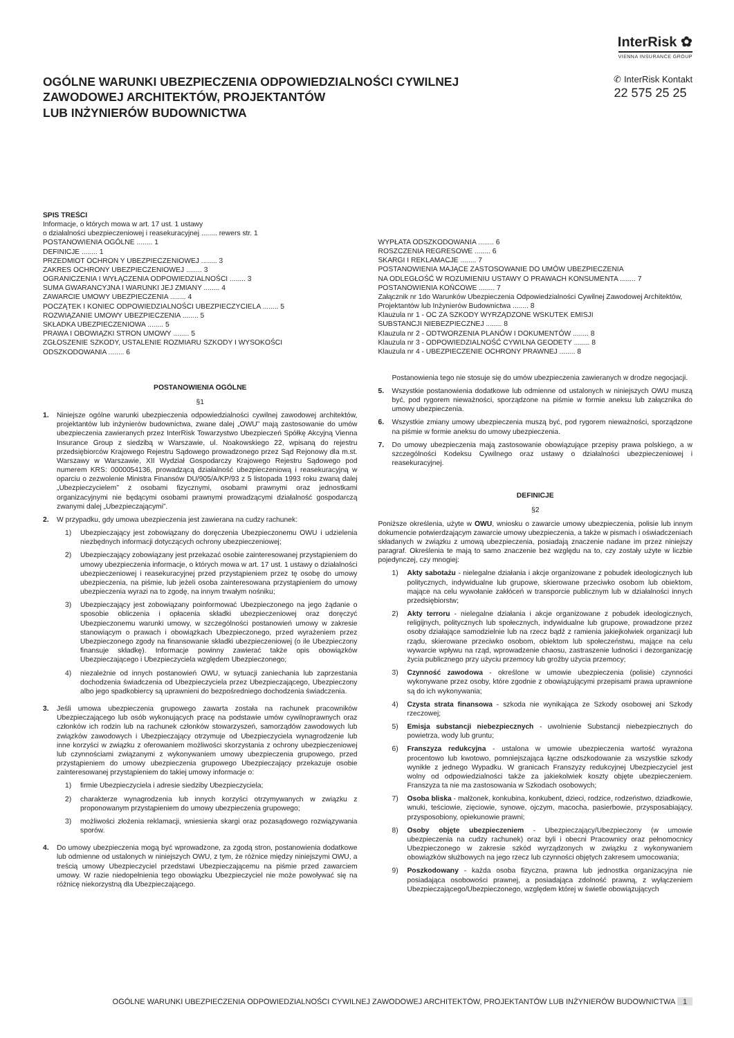InterRisk ✿
VIENNA INSURANCE GROUP
OGÓLNE WARUNKI UBEZPIECZENIA ODPOWIEDZIALNOŚCI CYWILNEJ
ZAWODOWEJ ARCHITEKTÓW, PROJEKTANTÓW
LUB INŻYNIERÓW BUDOWNICTWA
✆ InterRisk Kontakt
22 575 25 25
SPIS TREŚCI
Informacje, o których mowa w art. 17 ust. 1 ustawy
o działalności ubezpieczeniowej i reasekuracyjnej ........ rewers str. 1
POSTANOWIENIA OGÓLNE ........ 1
DEFINICJE ........ 1
PRZEDMIOT OCHRON Y UBEZPIECZENIOWEJ ........ 3
ZAKRES OCHRONY UBEZPIECZENIOWEJ ........ 3
OGRANICZENIA I WYŁĄCZENIA ODPOWIEDZIALNOŚCI ........ 3
SUMA GWARANCYJNA I WARUNKI JEJ ZMIANY ........ 4
ZAWARCIE UMOWY UBEZPIECZENIA ........ 4
POCZĄTEK I KONIEC ODPOWIEDZIALNOŚCI UBEZPIECZYCIELA ........ 5
ROZWIĄZANIE UMOWY UBEZPIECZENIA ........ 5
SKŁADKA UBEZPIECZENIOWA ........ 5
PRAWA I OBOWIĄZKI STRON UMOWY ........ 5
ZGŁOSZENIE SZKODY, USTALENIE ROZMIARU SZKODY I WYSOKOŚCI
ODSZKODOWANIA ........ 6
WYPŁATA ODSZKODOWANIA ........ 6
ROSZCZENIA REGRESOWE ........ 6
SKARGI I REKLAMACJE ........ 7
POSTANOWIENIA MAJĄCE ZASTOSOWANIE DO UMÓW UBEZPIECZENIA
NA ODLEGŁOŚĆ W ROZUMIENIU USTAWY O PRAWACH KONSUMENTA ........ 7
POSTANOWIENIA KOŃCOWE ........ 7
Załącznik nr 1do Warunków Ubezpieczenia Odpowiedzialności Cywilnej Zawodowej Architektów, Projektantów lub Inżynierów Budownictwa ........ 8
Klauzula nr 1 - OC ZA SZKODY WYRZĄDZONE WSKUTEK EMISJI
SUBSTANCJI NIEBEZPIECZNEJ ........ 8
Klauzula nr 2 - ODTWORZENIA PLANÓW I DOKUMENTÓW ........ 8
Klauzula nr 3 - ODPOWIEDZIALNOŚĆ CYWILNA GEODETY ........ 8
Klauzula nr 4 - UBEZPIECZENIE OCHRONY PRAWNEJ ........ 8
POSTANOWIENIA OGÓLNE
§1
1. Niniejsze ogólne warunki ubezpieczenia odpowiedzialności cywilnej zawodowej architektów, projektantów lub inżynierów budownictwa, zwane dalej „OWU” mają zastosowanie do umów ubezpieczenia zawieranych przez InterRisk Towarzystwo Ubezpieczeń Spółkę Akcyjną Vienna Insurance Group z siedzibą w Warszawie, ul. Noakowskiego 22, wpisaną do rejestru przedsiębiorców Krajowego Rejestru Sądowego prowadzonego przez Sąd Rejonowy dla m.st. Warszawy w Warszawie, XII Wydział Gospodarczy Krajowego Rejestru Sądowego pod numerem KRS: 0000054136, prowadzącą działalność ubezpieczeniową i reasekuracyjną w oparciu o zezwolenie Ministra Finansów DU/905/A/KP/93 z 5 listopada 1993 roku zwaną dalej „Ubezpieczycielem” z osobami fizycznymi, osobami prawnymi oraz jednostkami organizacyjnymi nie będącymi osobami prawnymi prowadzącymi działalność gospodarczą zwanymi dalej „Ubezpieczającymi”.
2. W przypadku, gdy umowa ubezpieczenia jest zawierana na cudzy rachunek:
1) Ubezpieczający jest zobowiązany do doręczenia Ubezpieczonemu OWU i udzielenia niezbędnych informacji dotyczących ochrony ubezpieczeniowej;
2) Ubezpieczający zobowiązany jest przekazać osobie zainteresowanej przystąpieniem do umowy ubezpieczenia informacje, o których mowa w art. 17 ust. 1 ustawy o działalności ubezpieczeniowej i reasekuracyjnej przed przystąpieniem przez tę osobę do umowy ubezpieczenia, na piśmie, lub jeżeli osoba zainteresowana przystąpieniem do umowy ubezpieczenia wyrazi na to zgodę, na innym trwałym nośniku;
3) Ubezpieczający jest zobowiązany poinformować Ubezpieczonego na jego żądanie o sposobie obliczenia i opłacenia składki ubezpieczeniowej oraz doręczyć Ubezpieczonemu warunki umowy, w szczególności postanowień umowy w zakresie stanowiącym o prawach i obowiązkach Ubezpieczonego, przed wyrażeniem przez Ubezpieczonego zgody na finansowanie składki ubezpieczeniowej (o ile Ubezpieczony finansuje składkę). Informacje powinny zawierać także opis obowiązków Ubezpieczającego i Ubezpieczyciela względem Ubezpieczonego;
4) niezależnie od innych postanowień OWU, w sytuacji zaniechania lub zaprzestania dochodzenia świadczenia od Ubezpieczyciela przez Ubezpieczającego, Ubezpieczony albo jego spadkobiercy są uprawnieni do bezpośredniego dochodzenia świadczenia.
3. Jeśli umowa ubezpieczenia grupowego zawarta została na rachunek pracowników Ubezpieczającego lub osób wykonujących pracę na podstawie umów cywilnoprawnych oraz członków ich rodzin lub na rachunek członków stowarzyszeń, samorządów zawodowych lub związków zawodowych i Ubezpieczający otrzymuje od Ubezpieczyciela wynagrodzenie lub inne korzyści w związku z oferowaniem możliwości skorzystania z ochrony ubezpieczeniowej lub czynnościami związanymi z wykonywaniem umowy ubezpieczenia grupowego, przed przystąpieniem do umowy ubezpieczenia grupowego Ubezpieczający przekazuje osobie zainteresowanej przystąpieniem do takiej umowy informacje o:
1) firmie Ubezpieczyciela i adresie siedziby Ubezpieczyciela;
2) charakterze wynagrodzenia lub innych korzyści otrzymywanych w związku z proponowanym przystąpieniem do umowy ubezpieczenia grupowego;
3) możliwości złożenia reklamacji, wniesienia skargi oraz pozasądowego rozwiązywania sporów.
4. Do umowy ubezpieczenia mogą być wprowadzone, za zgodą stron, postanowienia dodatkowe lub odmienne od ustalonych w niniejszych OWU, z tym, że różnice między niniejszymi OWU, a treścią umowy Ubezpieczyciel przedstawi Ubezpieczającemu na piśmie przed zawarciem umowy. W razie niedopełnienia tego obowiązku Ubezpieczyciel nie może powoływać się na różnicę niekorzystną dla Ubezpieczającego.
Postanowienia tego nie stosuje się do umów ubezpieczenia zawieranych w drodze negocjacji.
5. Wszystkie postanowienia dodatkowe lub odmienne od ustalonych w niniejszych OWU muszą być, pod rygorem nieważności, sporządzone na piśmie w formie aneksu lub załącznika do umowy ubezpieczenia.
6. Wszystkie zmiany umowy ubezpieczenia muszą być, pod rygorem nieważności, sporządzone na piśmie w formie aneksu do umowy ubezpieczenia.
7. Do umowy ubezpieczenia mają zastosowanie obowiązujące przepisy prawa polskiego, a w szczególności Kodeksu Cywilnego oraz ustawy o działalności ubezpieczeniowej i reasekuracyjnej.
DEFINICJE
§2
Poniższe określenia, użyte w OWU, wniosku o zawarcie umowy ubezpieczenia, polisie lub innym dokumencie potwierdzającym zawarcie umowy ubezpieczenia, a także w pismach i oświadczeniach składanych w związku z umową ubezpieczenia, posiadają znaczenie nadane im przez niniejszy paragraf. Określenia te mają to samo znaczenie bez względu na to, czy zostały użyte w liczbie pojedynczej, czy mnogiej:
1) Akty sabotażu - nielegalne działania i akcje organizowane z pobudek ideologicznych lub politycznych, indywidualne lub grupowe, skierowane przeciwko osobom lub obiektom, mające na celu wywołanie zakłóceń w transporcie publicznym lub w działalności innych przedsiębiorstw;
2) Akty terroru - nielegalne działania i akcje organizowane z pobudek ideologicznych, religijnych, politycznych lub społecznych, indywidualne lub grupowe, prowadzone przez osoby działające samodzielnie lub na rzecz bądź z ramienia jakiejkolwiek organizacji lub rządu, skierowane przeciwko osobom, obiektom lub społeczeństwu, mające na celu wywarcie wpływu na rząd, wprowadzenie chaosu, zastraszenie ludności i dezorganizację życia publicznego przy użyciu przemocy lub groźby użycia przemocy;
3) Czynność zawodowa - określone w umowie ubezpieczenia (polisie) czynności wykonywane przez osoby, które zgodnie z obowiązującymi przepisami prawa uprawnione są do ich wykonywania;
4) Czysta strata finansowa - szkoda nie wynikająca ze Szkody osobowej ani Szkody rzeczowej;
5) Emisja substancji niebezpiecznych - uwolnienie Substancji niebezpiecznych do powietrza, wody lub gruntu;
6) Franszyza redukcyjna - ustalona w umowie ubezpieczenia wartość wyrażona procentowo lub kwotowo, pomniejszająca łączne odszkodowanie za wszystkie szkody wynikłe z jednego Wypadku. W granicach Franszyzy redukcyjnej Ubezpieczyciel jest wolny od odpowiedzialności także za jakiekolwiek koszty objęte ubezpieczeniem. Franszyza ta nie ma zastosowania w Szkodach osobowych;
7) Osoba bliska - małżonek, konkubina, konkubent, dzieci, rodzice, rodzeństwo, dziadkowie, wnuki, teściowie, zięciowie, synowe, ojczym, macocha, pasierbowie, przysposabiający, przysposobiony, opiekunowie prawni;
8) Osoby objęte ubezpieczeniem - Ubezpieczający/Ubezpieczony (w umowie ubezpieczenia na cudzy rachunek) oraz byli i obecni Pracownicy oraz pełnomocnicy Ubezpieczonego w zakresie szkód wyrządzonych w związku z wykonywaniem obowiązków służbowych na jego rzecz lub czynności objętych zakresem umocowania;
9) Poszkodowany - każda osoba fizyczna, prawna lub jednostka organizacyjna nie posiadająca osobowości prawnej, a posiadająca zdolność prawną, z wyłączeniem Ubezpieczającego/Ubezpieczonego, względem której w świetle obowiązujących
OGÓLNE WARUNKI UBEZPIECZENIA ODPOWIEDZIALNOŚCI CYWILNEJ ZAWODOWEJ ARCHITEKTÓW, PROJEKTANTÓW LUB INŻYNIERÓW BUDOWNICTWA 1